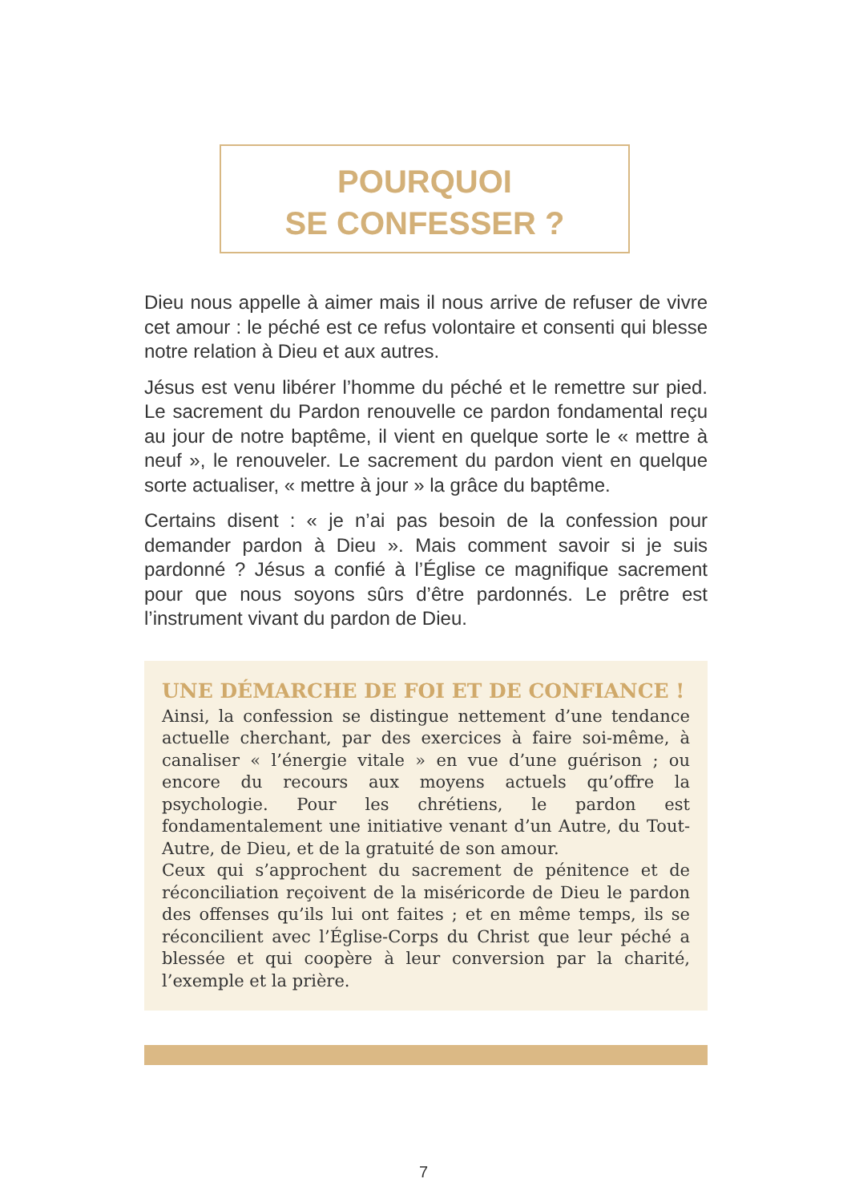POURQUOI
SE CONFESSER ?
Dieu nous appelle à aimer mais il nous arrive de refuser de vivre cet amour : le péché est ce refus volontaire et consenti qui blesse notre relation à Dieu et aux autres.
Jésus est venu libérer l’homme du péché et le remettre sur pied. Le sacrement du Pardon renouvelle ce pardon fondamental reçu au jour de notre baptême, il vient en quelque sorte le « mettre à neuf », le renouveler. Le sacrement du pardon vient en quelque sorte actualiser, « mettre à jour » la grâce du baptême.
Certains disent : « je n’ai pas besoin de la confession pour demander pardon à Dieu ». Mais comment savoir si je suis pardonné ? Jésus a confié à l’Église ce magnifique sacrement pour que nous soyons sûrs d’être pardonnés. Le prêtre est l’instrument vivant du pardon de Dieu.
UNE DÉMARCHE DE FOI ET DE CONFIANCE !
Ainsi, la confession se distingue nettement d’une tendance actuelle cherchant, par des exercices à faire soi-même, à canaliser « l’énergie vitale » en vue d’une guérison ; ou encore du recours aux moyens actuels qu’offre la psychologie. Pour les chrétiens, le pardon est fondamentalement une initiative venant d’un Autre, du Tout-Autre, de Dieu, et de la gratuité de son amour.
Ceux qui s’approchent du sacrement de pénitence et de réconciliation reçoivent de la miséricorde de Dieu le pardon des offenses qu’ils lui ont faites ; et en même temps, ils se réconcilient avec l’Église-Corps du Christ que leur péché a blessée et qui coopère à leur conversion par la charité, l’exemple et la prière.
7